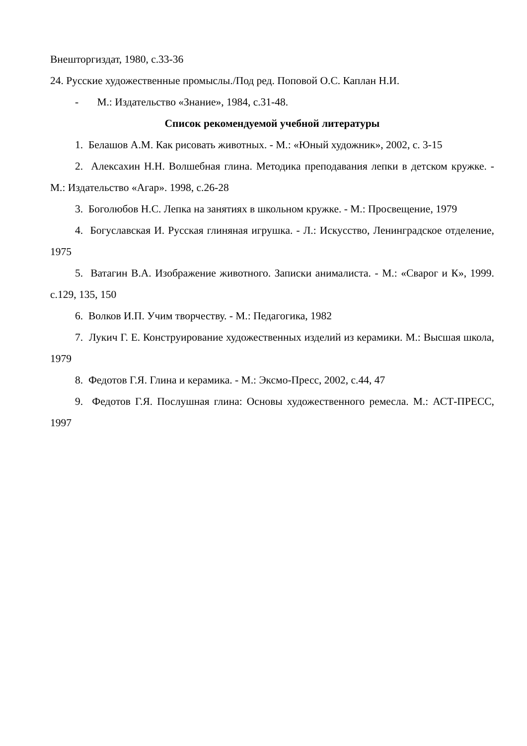Внешторгиздат, 1980, с.33-36
24. Русские художественные промыслы./Под ред. Поповой О.С. Каплан Н.И.
- М.: Издательство «Знание», 1984, с.31-48.
Список рекомендуемой учебной литературы
1. Белашов А.М. Как рисовать животных. - М.: «Юный художник», 2002, с. 3-15
2. Алексахин Н.Н. Волшебная глина. Методика преподавания лепки в детском кружке. - М.: Издательство «Агар». 1998, с.26-28
3. Боголюбов Н.С. Лепка на занятиях в школьном кружке. - М.: Просвещение, 1979
4. Богуславская И. Русская глиняная игрушка. - Л.: Искусство, Ленинградское отделение, 1975
5. Ватагин В.А. Изображение животного. Записки анималиста. - М.: «Сварог и К», 1999. с.129, 135, 150
6. Волков И.П. Учим творчеству. - М.: Педагогика, 1982
7. Лукич Г. Е. Конструирование художественных изделий из керамики. М.: Высшая школа, 1979
8. Федотов Г.Я. Глина и керамика. - М.: Эксмо-Пресс, 2002, с.44, 47
9. Федотов Г.Я. Послушная глина: Основы художественного ремесла. М.: АСТ-ПРЕСС, 1997